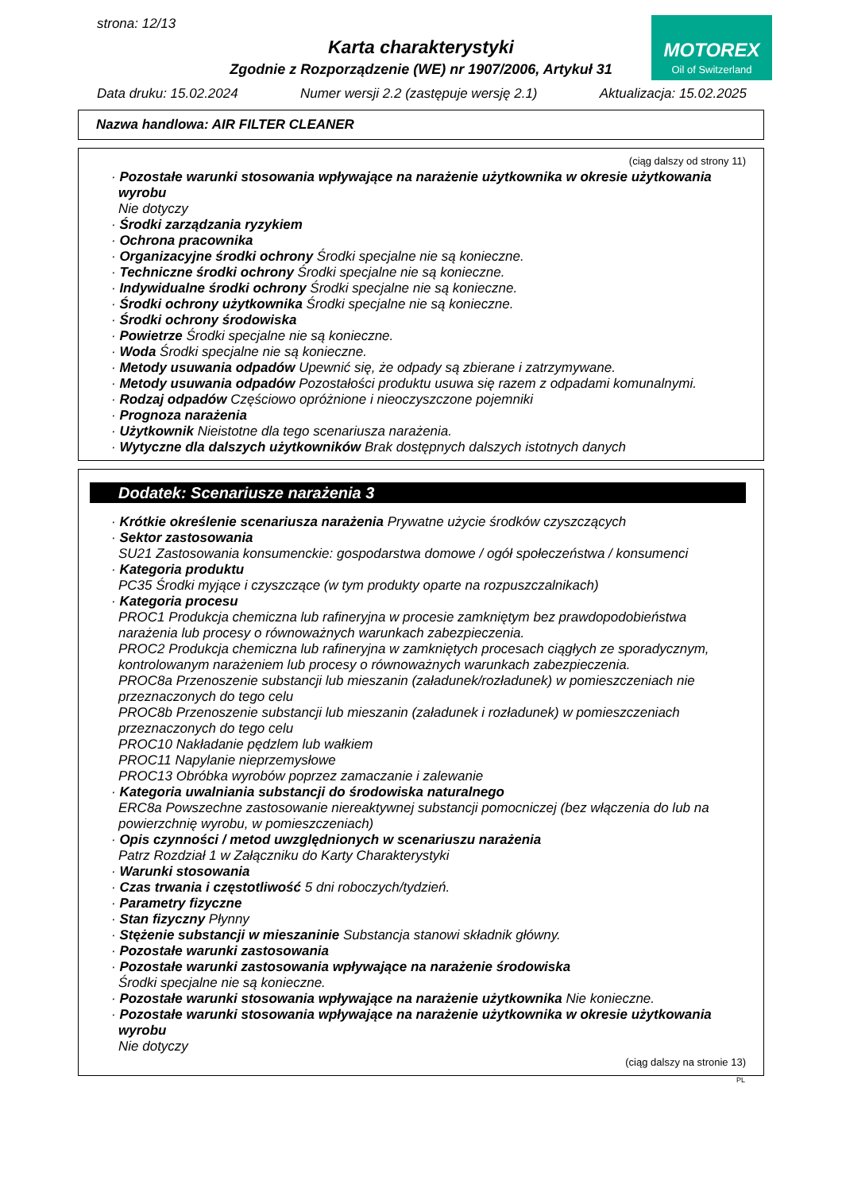strona: 12/13
MOTOREX
Oil of Switzerland
Karta charakterystyki
Zgodnie z Rozporządzenie (WE) nr 1907/2006, Artykuł 31
Data druku: 15.02.2024 Numer wersji 2.2 (zastępuje wersję 2.1) Aktualizacja: 15.02.2025
Nazwa handlowa: AIR FILTER CLEANER
(ciąg dalszy od strony 11)
· Pozostałe warunki stosowania wpływające na narażenie użytkownika w okresie użytkowania wyrobu
Nie dotyczy
· Środki zarządzania ryzykiem
· Ochrona pracownika
· Organizacyjne środki ochrony Środki specjalne nie są konieczne.
· Techniczne środki ochrony Środki specjalne nie są konieczne.
· Indywidualne środki ochrony Środki specjalne nie są konieczne.
· Środki ochrony użytkownika Środki specjalne nie są konieczne.
· Środki ochrony środowiska
· Powietrze Środki specjalne nie są konieczne.
· Woda Środki specjalne nie są konieczne.
· Metody usuwania odpadów Upewnić się, że odpady są zbierane i zatrzymywane.
· Metody usuwania odpadów Pozostałości produktu usuwa się razem z odpadami komunalnymi.
· Rodzaj odpadów Częściowo opróżnione i nieoczyszczone pojemniki
· Prognoza narażenia
· Użytkownik Nieistotne dla tego scenariusza narażenia.
· Wytyczne dla dalszych użytkowników Brak dostępnych dalszych istotnych danych
Dodatek: Scenariusze narażenia 3
· Krótkie określenie scenariusza narażenia Prywatne użycie środków czyszczących
· Sektor zastosowania
SU21 Zastosowania konsumenckie: gospodarstwa domowe / ogół społeczeństwa / konsumenci
· Kategoria produktu
PC35 Środki myjące i czyszczące (w tym produkty oparte na rozpuszczalnikach)
· Kategoria procesu
PROC1 Produkcja chemiczna lub rafineryjna w procesie zamkniętym bez prawdopodobieństwa narażenia lub procesy o równoważnych warunkach zabezpieczenia.
PROC2 Produkcja chemiczna lub rafineryjna w zamkniętych procesach ciągłych ze sporadycznym, kontrolowanym narażeniem lub procesy o równoważnych warunkach zabezpieczenia.
PROC8a Przenoszenie substancji lub mieszanin (załadunek/rozładunek) w pomieszczeniach nie przeznaczonych do tego celu
PROC8b Przenoszenie substancji lub mieszanin (załadunek i rozładunek) w pomieszczeniach przeznaczonych do tego celu
PROC10 Nakładanie pędzlem lub wałkiem
PROC11 Napylanie nieprzemysłowe
PROC13 Obróbka wyrobów poprzez zamaczanie i zalewanie
· Kategoria uwalniania substancji do środowiska naturalnego
ERC8a Powszechne zastosowanie niereaktywnej substancji pomocniczej (bez włączenia do lub na powierzchnię wyrobu, w pomieszczeniach)
· Opis czynności / metod uwzględnionych w scenariuszu narażenia
Patrz Rozdział 1 w Załączniku do Karty Charakterystyki
· Warunki stosowania
· Czas trwania i częstotliwość 5 dni roboczych/tydzień.
· Parametry fizyczne
· Stan fizyczny Płynny
· Stężenie substancji w mieszaninie Substancja stanowi składnik główny.
· Pozostałe warunki zastosowania
· Pozostałe warunki zastosowania wpływające na narażenie środowiska
Środki specjalne nie są konieczne.
· Pozostałe warunki stosowania wpływające na narażenie użytkownika Nie konieczne.
· Pozostałe warunki stosowania wpływające na narażenie użytkownika w okresie użytkowania wyrobu
Nie dotyczy
(ciąg dalszy na stronie 13)
PL